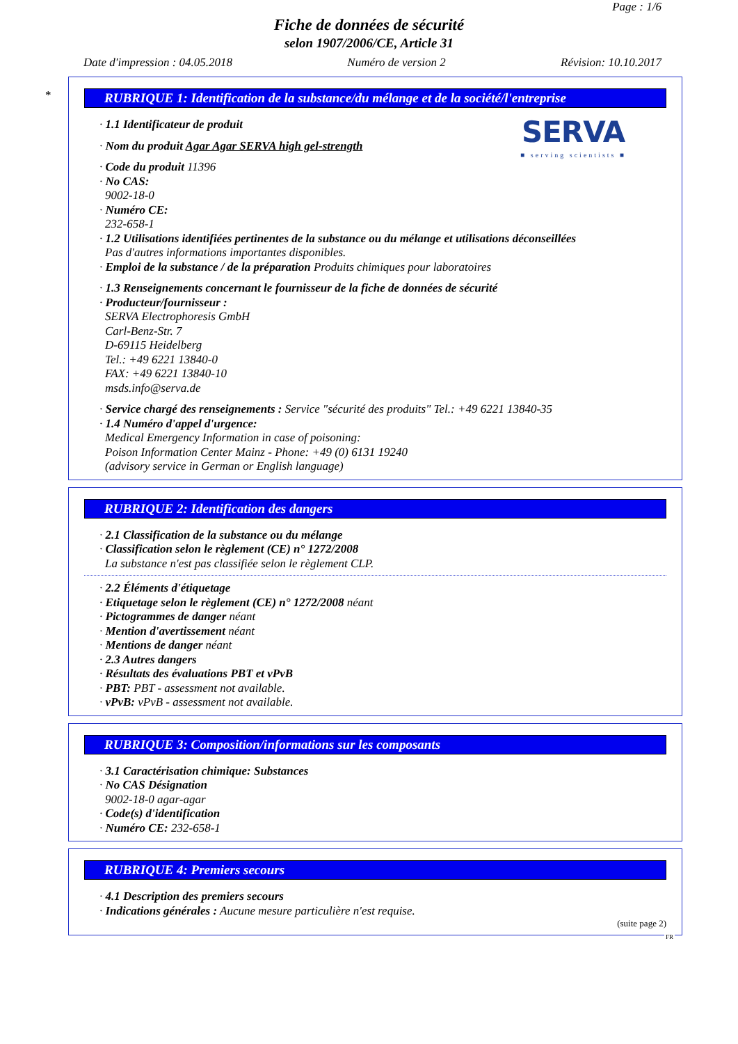Page : 1/6
Fiche de données de sécurité
selon 1907/2006/CE, Article 31
Date d'impression : 04.05.2018 Numéro de version 2 Révision: 10.10.2017
*
RUBRIQUE 1: Identification de la substance/du mélange et de la société/l'entreprise
SERVA
■ serving scientists ■
· 1.1 Identificateur de produit
· Nom du produit Agar Agar SERVA high gel-strength
· Code du produit 11396
· No CAS:
9002-18-0
· Numéro CE:
232-658-1
· 1.2 Utilisations identifiées pertinentes de la substance ou du mélange et utilisations déconseillées
Pas d'autres informations importantes disponibles.
· Emploi de la substance / de la préparation Produits chimiques pour laboratoires
· 1.3 Renseignements concernant le fournisseur de la fiche de données de sécurité
· Producteur/fournisseur :
SERVA Electrophoresis GmbH
Carl-Benz-Str. 7
D-69115 Heidelberg
Tel.: +49 6221 13840-0
FAX: +49 6221 13840-10
msds.info@serva.de
· Service chargé des renseignements : Service "sécurité des produits" Tel.: +49 6221 13840-35
· 1.4 Numéro d'appel d'urgence:
Medical Emergency Information in case of poisoning:
Poison Information Center Mainz - Phone: +49 (0) 6131 19240
(advisory service in German or English language)
RUBRIQUE 2: Identification des dangers
· 2.1 Classification de la substance ou du mélange
· Classification selon le règlement (CE) n° 1272/2008
La substance n'est pas classifiée selon le règlement CLP.
· 2.2 Éléments d'étiquetage
· Etiquetage selon le règlement (CE) n° 1272/2008 néant
· Pictogrammes de danger néant
· Mention d'avertissement néant
· Mentions de danger néant
· 2.3 Autres dangers
· Résultats des évaluations PBT et vPvB
· PBT: PBT - assessment not available.
· vPvB: vPvB - assessment not available.
RUBRIQUE 3: Composition/informations sur les composants
· 3.1 Caractérisation chimique: Substances
· No CAS Désignation
9002-18-0 agar-agar
· Code(s) d'identification
· Numéro CE: 232-658-1
RUBRIQUE 4: Premiers secours
· 4.1 Description des premiers secours
· Indications générales : Aucune mesure particulière n'est requise.
(suite page 2)
FR